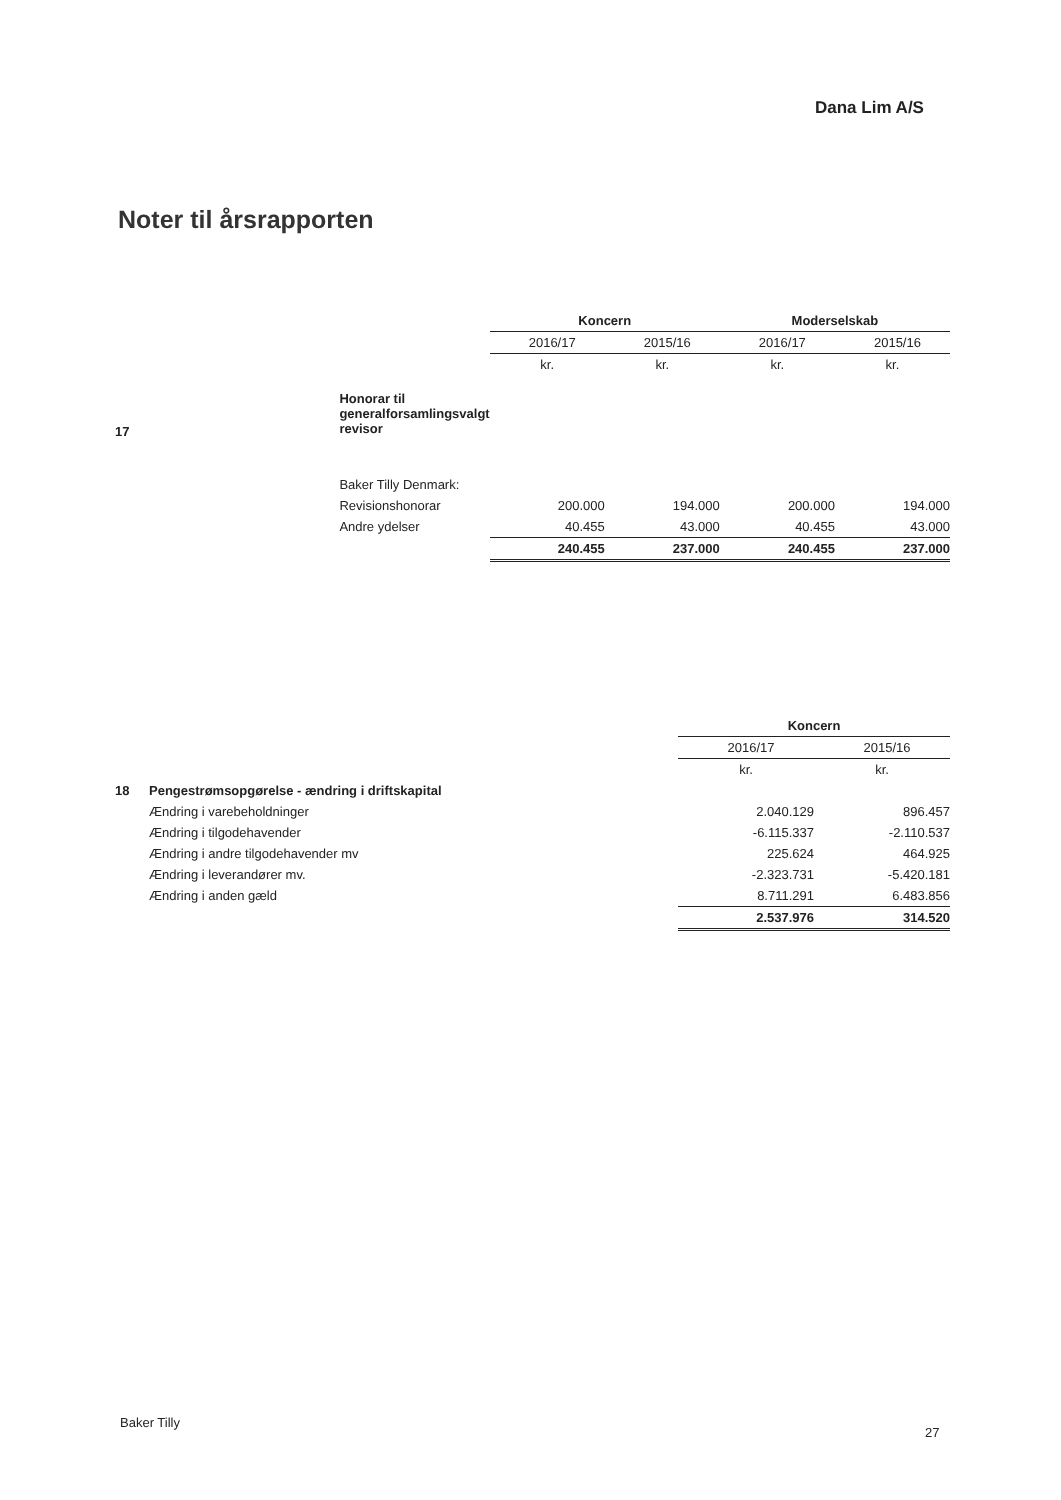Dana Lim A/S
Noter til årsrapporten
| | | Koncern | | Moderselskab | |
| | | 2016/17 | 2015/16 | 2016/17 | 2015/16 |
| | | kr. | kr. | kr. | kr. |
| 17 | Honorar til generalforsamlingsvalgt revisor | | | | |
| | Baker Tilly Denmark: | | | | |
| | Revisionshonorar | 200.000 | 194.000 | 200.000 | 194.000 |
| | Andre ydelser | 40.455 | 43.000 | 40.455 | 43.000 |
| | | 240.455 | 237.000 | 240.455 | 237.000 |
| | | Koncern | |
| | | 2016/17 | 2015/16 |
| | | kr. | kr. |
| 18 | Pengestrømsopgørelse - ændring i driftskapital | | |
| | Ændring i varebeholdninger | 2.040.129 | 896.457 |
| | Ændring i tilgodehavender | -6.115.337 | -2.110.537 |
| | Ændring i andre tilgodehavender mv | 225.624 | 464.925 |
| | Ændring i leverandører mv. | -2.323.731 | -5.420.181 |
| | Ændring i anden gæld | 8.711.291 | 6.483.856 |
| | | 2.537.976 | 314.520 |
Baker Tilly
27